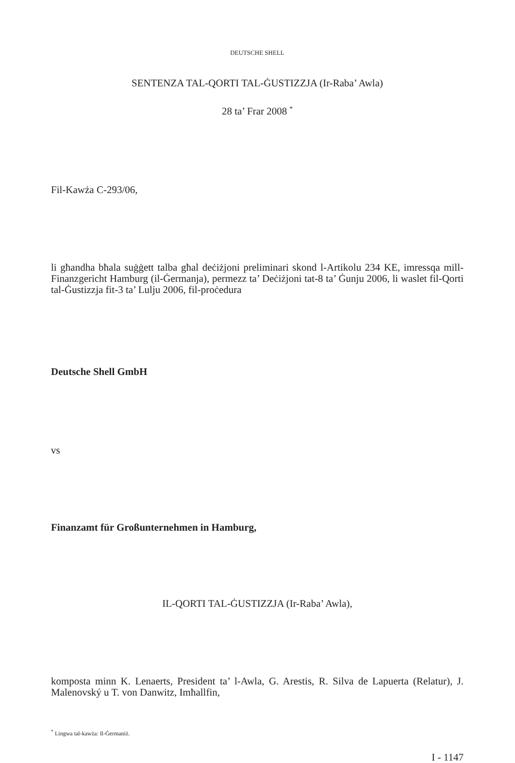DEUTSCHE SHELL
SENTENZA TAL-QORTI TAL-ĠUSTIZZJA (Ir-Raba’ Awla)
28 ta’ Frar 2008 <sup>*</sup>
Fil-Kawża C-293/06,
li għandha bħala suġġett talba għal deċiżjoni preliminari skond l-Artikolu 234 KE, imressqa mill-Finanzgericht Hamburg (il-Ġermanja), permezz ta’ Deċiżjoni tat-8 ta’ Ġunju 2006, li waslet fil-Qorti tal-Ġustizzja fit-3 ta’ Lulju 2006, fil-proċedura
Deutsche Shell GmbH
vs
Finanzamt für Großunternehmen in Hamburg,
IL-QORTI TAL-ĠUSTIZZJA (Ir-Raba’ Awla),
komposta minn K. Lenaerts, President ta’ l-Awla, G. Arestis, R. Silva de Lapuerta (Relatur), J. Malenovský u T. von Danwitz, Imħallfin,
<sup>*</sup> Lingwa tal-kawża: Il-Ġermaniż.
I - 1147